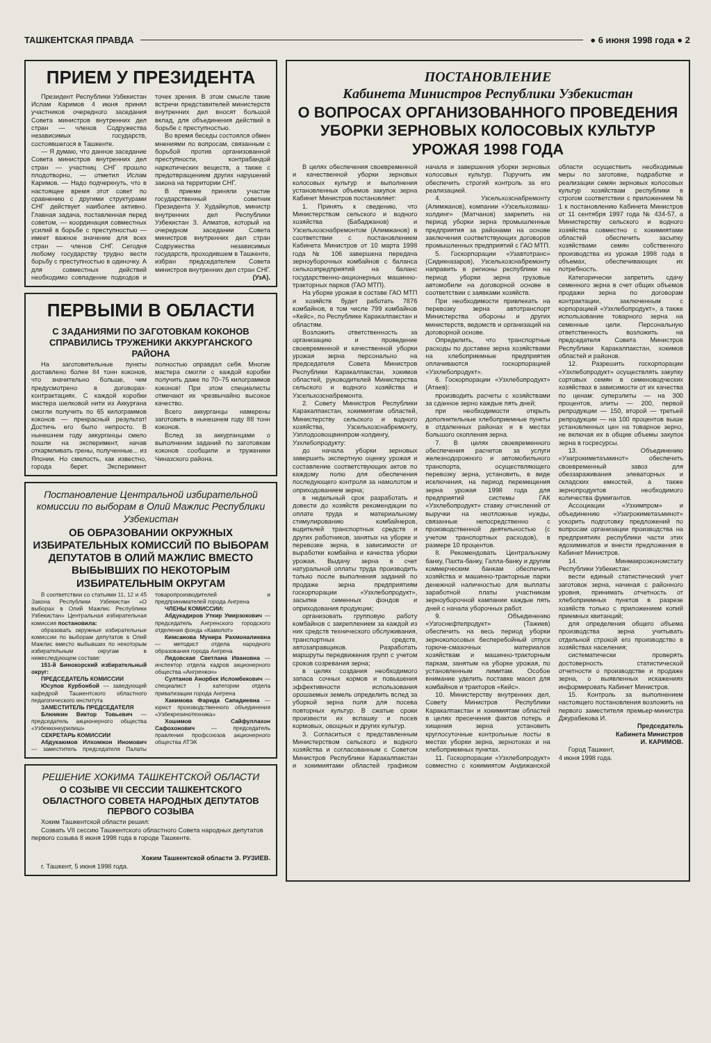ТАШКЕНТСКАЯ ПРАВДА ● 6 июня 1998 года ● 2
ПРИЕМ У ПРЕЗИДЕНТА
Президент Республики Узбекистан Ислам Каримов 4 июня принял участников очередного заседания Совета министров внутренних дел стран — членов Содружества независимых государств, состоявшегося в Ташкенте.
— Я думаю, что данное заседание Совета министров внутренних дел стран — участниц СНГ прошло плодотворно, — отметил Ислам Каримов. — Надо подчеркнуть, что в настоящее время этот совет по сравнению с другими структурами СНГ действует наиболее активно. Главная задача, поставленная перед советом, — координация совместных усилий в борьбе с преступностью — имеет важное значение для всех стран — членов СНГ. Сегодня любому государству трудно вести борьбу с преступностью в одиночку. А для совместных действий необходимо совпадение подходов и точек зрения. В этом смысле такие встречи представителей министерств внутренних дел вносят большой вклад, для объединения действий в борьбе с преступностью.
Во время беседы состоялся обмен мнениями по вопросам, связанным с борьбой против организованной преступности, контрабандой наркотических веществ, а также с предотвращением других нарушений закона на территории СНГ.
В приеме приняли участие государственный советник Президента У. Худайкулов, министр внутренних дел Республики Узбекистан З. Алматов, который на очередном заседании Совета министров внутренних дел стран Содружества независимых государств, проходившем в Ташкенте, избран председателем Совета министров внутренних дел стран СНГ.
(УзА).
ПЕРВЫМИ В ОБЛАСТИ
С ЗАДАНИЯМИ ПО ЗАГОТОВКАМ КОКОНОВ СПРАВИЛИСЬ ТРУЖЕНИКИ АККУРГАНСКОГО РАЙОНА
На заготовительные пункты доставлено более 84 тонн коконов, что значительно больше, чем предусмотрено в договорах-контрактациях. С каждой коробки мастера шелковой нити из Аккургана смогли получить по 65 килограммов коконов — прекрасный результат! Достичь его было непросто. В нынешнем году аккурганцы смело пошли на эксперимент, начав откармливать грены, полученные... из Японии. Но смелость, как известно, города берет. Эксперимент полностью оправдал себя. Многие мастера смогли с каждой коробки получить даже по 70–75 килограммов коконов! При этом специалисты отмечают их чрезвычайно высокое качество.
Всего аккурганцы намерены заготовить в нынешнем году 88 тонн коконов.
Вслед за аккурганцами о выполнении заданий по заготовкам коконов сообщили и труженики Чиназского района.
Постановление Центральной избирательной комиссии по выборам в Олий Мажлис Республики Узбекистан
ОБ ОБРАЗОВАНИИ ОКРУЖНЫХ ИЗБИРАТЕЛЬНЫХ КОМИССИЙ ПО ВЫБОРАМ ДЕПУТАТОВ В ОЛИЙ МАЖЛИС ВМЕСТО ВЫБЫВШИХ ПО НЕКОТОРЫМ ИЗБИРАТЕЛЬНЫМ ОКРУГАМ
В соответствии со статьями 11, 12 и 45 Закона Республики Узбекистан «О выборах в Олий Мажлис Республики Узбекистан» Центральная избирательная комиссия постановила:
образовать окружные избирательные комиссии по выборам депутатов в Олий Мажлис вместо выбывших по некоторым избирательным округам в нижеследующем составе:
151-й Бинокорский избирательный округ:
ПРЕДСЕДАТЕЛЬ КОМИССИИ
Юсупов Курбонбой — заведующий кафедрой Ташкентского областного педагогического института
ЗАМЕСТИТЕЛЬ ПРЕДСЕДАТЕЛЯ
Блюмкин Виктор Товьевич — председатель акционерного общества «Узбекконкурилиш»
СЕКРЕТАРЬ КОМИССИИ
Абдукаюмов Илхомжон Иномович — заместитель председателя Палаты товаропроизводителей и предпринимателей города Ангрена
ЧЛЕНЫ КОМИССИИ:
Абдукадиров Уткир Умирзокович — председатель Ангренского городского отделения фонда «Камолот»
Кимсанова Мунира Рахмоналиевна — методист отдела народного образования города Ангрена
Лядовская Светлана Ивановна — инспектор отдела кадров акционерного общества «Ангренкон»
Султанов Анорбек Исломбекович — специалист I категории отдела приватизации города Ангрена
Хакимова Фарида Сападиевна — юрист производственного объединения «Узбекрезинотехника»
Хошимов Сайфуллахон Сафохонович — председатель правления профсоюзов акционерного общества АТЭК
РЕШЕНИЕ ХОКИМА ТАШКЕНТСКОЙ ОБЛАСТИ
О СОЗЫВЕ VII СЕССИИ ТАШКЕНТСКОГО ОБЛАСТНОГО СОВЕТА НАРОДНЫХ ДЕПУТАТОВ ПЕРВОГО СОЗЫВА
Хоким Ташкентской области решил:
Созвать VII сессию Ташкентского областного Совета народных депутатов первого созыва 8 июня 1998 года в городе Ташкенте.
Хоким Ташкентской области Э. РУЗИЕВ.
г. Ташкент, 5 июня 1998 года.
ПОСТАНОВЛЕНИЕ
Кабинета Министров Республики Узбекистан
О ВОПРОСАХ ОРГАНИЗОВАННОГО ПРОВЕДЕНИЯ УБОРКИ ЗЕРНОВЫХ КОЛОСОВЫХ КУЛЬТУР УРОЖАЯ 1998 ГОДА
В целях обеспечения своевременной и качественной уборки зерновых колосовых культур и выполнения установленных объемов закупок зерна Кабинет Министров постановляет:
1. Принять к сведению, что Министерством сельского и водного хозяйства (Баба­джанов) и Узсельхозснаб­ремонтом (Алимжанов) в соответствии с постановлением Кабинета Министров от 10 марта 1998 года № 106 завершена передача зерноуборочных комбайнов с баланса сельхозпредприятий на баланс государственно-акционерных машинно-тракторных парков (ГАО МТП).
На уборке урожая в составе ГАО МТП и хозяйств будет работать 7876 комбайнов, в том числе 799 комбайнов «Кейс», по Республике Каракалпакстан и областям.
Возложить ответственность за организацию и проведение своевременной и качественной уборки урожая зерна персонально на председателя Совета Министров Республики Каракалпакстан, хокимов областей, руководителей Министерства сельского и водного хозяйства и Узсельхозснабремонта.
2. Совету Министров Республики Каракалпакстан, хокимиятам областей, Министерству сельского и водного хозяйства, Узсельхозснабремонту, Узплодоовощвинпром-холдингу, Узхлебопродукту:
до начала уборки зерновых завершить экспертную оценку урожая и составление соответствующих актов по каждому полю для обеспечения последующего контроля за намолотом и оприходованием зерна;
в недельный срок разработать и довести до хозяйств рекомендации по оплате труда и материальному стимулированию комбайнеров, водителей транспортных средств и других работников, занятых на уборке и перевозке зерна, в зависимости от выработки комбайна и качества уборки урожая. Выдачу зерна в счет натуральной оплаты труда производить только после выполнения заданий по продаже зерна предприятиям госкорпорации «Узхлебопродукт», засыпке семенных фондов и оприходования продукции;
организовать групповую работу комбайнов с закреплением за каждой из них средств технического обслуживания, транспортных средств, автозаправщиков. Разработать маршруты передвижения групп с учетом сроков созревания зерна;
в целях создания необходимого запаса сочных кормов и повышения эффективности использования орошаемых земель определить вслед за уборкой зерна поля для посева повторных культур. В сжатые сроки произвести их вспашку и посев кормовых, овощных и других культур.
3. Согласиться с представленным Министерством сельского и водного хозяйства и согласованным с Советом Министров Республики Каракалпакстан и хокимиятами областей графиком начала и завершения уборки зерновых колосовых культур. Поручить им обеспечить строгий контроль за его реализацией.
4. Узсельхозснабремонту (Алимжанов), компании «Узсельхозмаш-холдинг» (Матчанов) закрепить на период уборки зерна промышленные предприятия за районами на основе заключения соответствующих договоров промышленных предприятий с ГАО МТП.
5. Госкорпорации «Узавтотранс» (Сидикназаров), Узсельхозснабремонту направить в регионы республики на период уборки зерна грузовые автомобили на договорной основе в соответствии с заявками хозяйств.
При необходимости привлекать на перевозку зерна автотранспорт Министерства обороны и других министерств, ведомств и организаций на договорной основе.
Определить, что транспортные расходы по доставке зерна хозяйствами на хлебоприемные предприятия оплачиваются госкорпорацией «Узхлебопродукт».
6. Госкорпорации «Узхлебопродукт» (Атаев):
производить расчеты с хозяйствами за сданное зерно каждые пять дней;
при необходимости открыть дополнительные хлебоприемные пункты в отдаленных районах и в местах большого скопления зерна.
7. В целях своевременного обеспечения расчетов за услуги железнодорожного и автомобильного транспорта, осуществляющего перевозку зерна, установить, в виде исключения, на период перемещения зерна урожая 1998 года для предприятий системы ГАК «Узхлебопродукт» ставку отчислений от выручки на неотложные нужды, связанные непосредственно с производственной деятельностью (с учетом транспортных расходов), в размере 10 процентов.
8. Рекомендовать Центральному банку, Пахта-банку, Галла-банку и другим коммерческим банкам обеспечить хозяйства и машинно-тракторные парки денежной наличностью для выплаты заработной платы участникам зерноуборочной кампании каждые пять дней с начала уборочных работ.
9. Объединению «Узгоснефтепродукт» (Тажиев) обеспечить на весь период уборки зерноколосовых бесперебойный отпуск горюче-смазочных материалов хозяйствам и машинно-тракторным паркам, занятым на уборке урожая, по установленным лимитам. Особое внимание уделить поставке масел для комбайнов и тракторов «Кейс».
10. Министерству внутренних дел, Совету Министров Республики Каракалпакстан и хокимиятам областей в целях пресечения фактов потерь и хищения зерна установить круглосуточные контрольные посты в местах уборки зерна, зернотоках и на хлебоприемных пунктах.
11. Госкорпорации «Узхлебопродукт» совместно с хокимиятом Андижанской области осуществить необходимые меры по заготовке, подработке и реализации семян зерновых колосовых культур хозяйствам республики в строгом соответствии с приложением № 1 к постановлению Кабинета Министров от 11 сентября 1997 года № 434-57, а Министерству сельского и водного хозяйства совместно с хокимиятами областей обеспечить засыпку хозяйствами семян собственного производства из урожая 1998 года в объемах, обеспечивающих их потребность.
Категорически запретить сдачу семенного зерна в счет общих объемов продажи зерна по договорам контрактации, заключенным с корпорацией «Узхлебопродукт», а также использование товарного зерна на семенные цели. Персональную ответственность возложить на председателя Совета Министров Республики Каракалпакстан, хокимов областей и районов.
12. Разрешить госкорпорации «Узхлебопродукт» осуществлять закупку сортовых семян в семеноводческих хозяйствах в зависимости от их качества по ценам: суперэлиты — на 300 процентов, элиты — 200, первой репродукции — 150, второй — третьей репродукции — на 100 процентов выше установленных цен на товарное зерно, не включая их в общие объемы закупок зерна в госресурсы.
13. Объединению «Узагрокиметаъминот» обеспечить своевременный завоз для обеззараживания элеваторных и складских емкостей, а также зернопродуктов необходимого количества фумигантов.
Ассоциации «Узхимпром» и объединению «Узагрокиметаъминот» ускорить подготовку предложений по вопросам организации производства на предприятиях республики части этих ядохимикатов и внести предложения в Кабинет Министров.
14. Минмакроэкономстату Республики Узбекистан:
вести единый статистический учет заготовок зерна, начиная с районного уровня, принимать отчетность от хлебоприемных пунктов в разрезе хозяйств только с приложением копий приемных квитанций;
для определения общего объема производства зерна учитывать отдельной строкой его производство в хозяйствах населения;
систематически проверять достоверность статистической отчетности о производстве и продаже зерна, о выявленных искажениях информировать Кабинет Министров.
15. Контроль за выполнением настоящего постановления возложить на первого заместителя премьер-министра Джурабекова И.
Председатель
Кабинета Министров
И. КАРИМОВ.
Город Ташкент,
4 июня 1998 года.